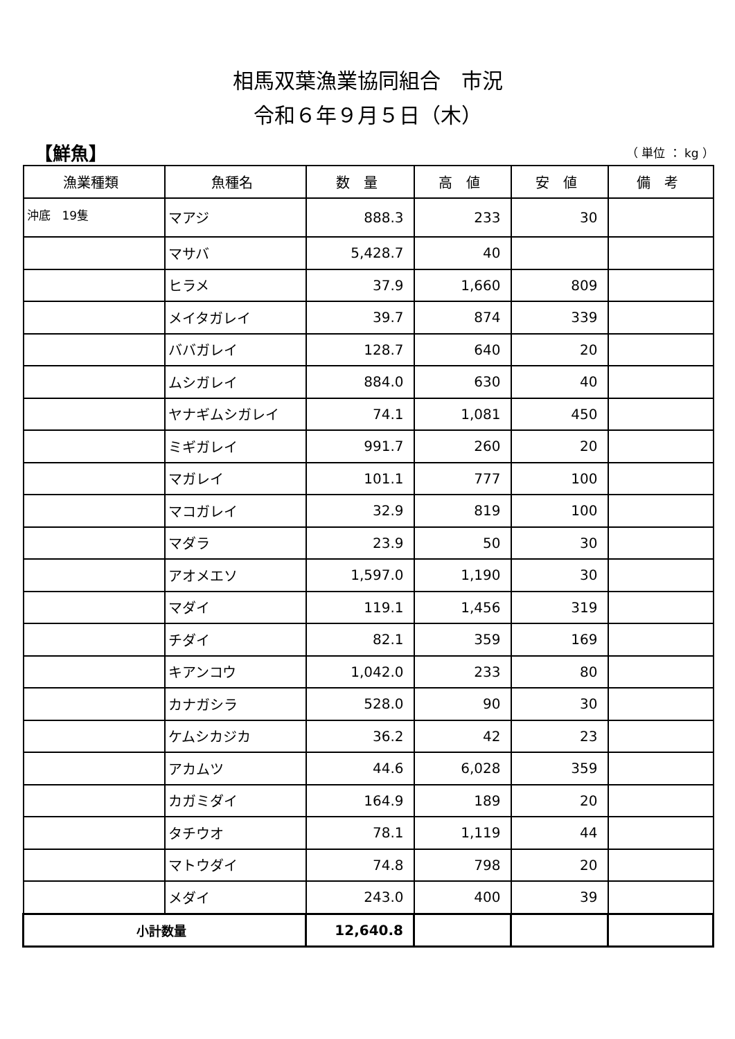相馬双葉漁業協同組合　市況
令和６年９月５日（木）
【鮮魚】 （ 単位 ： kg ）
| 漁業種類 | 魚種名 | 数 量 | 高 値 | 安 値 | 備 考 |
| --- | --- | --- | --- | --- | --- |
| 沖底 19隻 | マアジ | 888.3 | 233 | 30 | |
| | マサバ | 5,428.7 | 40 | | |
| | ヒラメ | 37.9 | 1,660 | 809 | |
| | メイタガレイ | 39.7 | 874 | 339 | |
| | ババガレイ | 128.7 | 640 | 20 | |
| | ムシガレイ | 884.0 | 630 | 40 | |
| | ヤナギムシガレイ | 74.1 | 1,081 | 450 | |
| | ミギガレイ | 991.7 | 260 | 20 | |
| | マガレイ | 101.1 | 777 | 100 | |
| | マコガレイ | 32.9 | 819 | 100 | |
| | マダラ | 23.9 | 50 | 30 | |
| | アオメエソ | 1,597.0 | 1,190 | 30 | |
| | マダイ | 119.1 | 1,456 | 319 | |
| | チダイ | 82.1 | 359 | 169 | |
| | キアンコウ | 1,042.0 | 233 | 80 | |
| | カナガシラ | 528.0 | 90 | 30 | |
| | ケムシカジカ | 36.2 | 42 | 23 | |
| | アカムツ | 44.6 | 6,028 | 359 | |
| | カガミダイ | 164.9 | 189 | 20 | |
| | タチウオ | 78.1 | 1,119 | 44 | |
| | マトウダイ | 74.8 | 798 | 20 | |
| | メダイ | 243.0 | 400 | 39 | |
| 小計数量 | | 12,640.8 | | | |